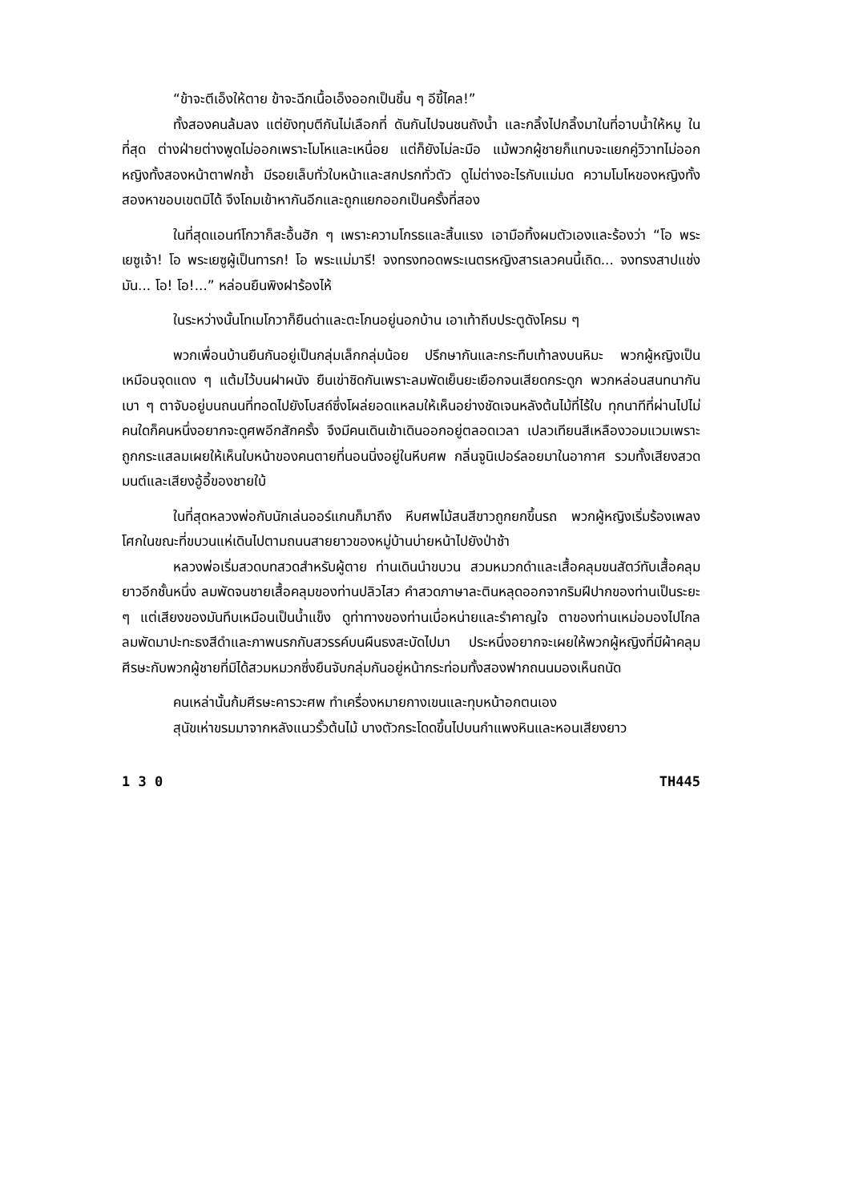“ข้าจะตีเอ็งให้ตาย ข้าจะฉีกเนื้อเอ็งออกเป็นชิ้น ๆ อีขี้ไคล!”
ทั้งสองคนล้มลง แต่ยังทุบตีกันไม่เลือกที่ ดันกันไปจนชนถังน้ำ และกลิ้งไปกลิ้งมาในที่อาบน้ำให้หมู ในที่สุด ต่างฝ่ายต่างพูดไม่ออกเพราะโมโหและเหนื่อย แต่ก็ยังไม่ละมือ แม้พวกผู้ชายก็แทบจะแยกคู่วิวาทไม่ออก หญิงทั้งสองหน้าตาฟกช้ำ มีรอยเล็บทั่วใบหน้าและสกปรกทั่วตัว ดูไม่ต่างอะไรกับแม่มด ความโมโหของหญิงทั้งสองหาขอบเขตมิได้ จึงโถมเข้าหากันอีกและถูกแยกออกเป็นครั้งที่สอง
ในที่สุดแอนท์โกวาก็สะอื้นฮัก ๆ เพราะความโกรธและสิ้นแรง เอามือทิ้งผมตัวเองและร้องว่า “โอ พระเยซูเจ้า! โอ พระเยซูผู้เป็นทารก! โอ พระแม่มารี! จงทรงทอดพระเนตรหญิงสารเลวคนนี้เถิด... จงทรงสาปแช่งมัน... โอ! โอ!...” หล่อนยืนพิงฝาร้องไห้
ในระหว่างนั้นโทเมโกวาก็ยืนด่าและตะโกนอยู่นอกบ้าน เอาเท้าถีบประตูดังโครม ๆ
พวกเพื่อนบ้านยืนกันอยู่เป็นกลุ่มเล็กกลุ่มน้อย ปรึกษากันและกระทืบเท้าลงบนหิมะ พวกผู้หญิงเป็นเหมือนจุดแดง ๆ แต้มไว้บนฝาผนัง ยืนเข่าชิดกันเพราะลมพัดเย็นยะเยือกจนเสียดกระดูก พวกหล่อนสนทนากันเบา ๆ ตาจับอยู่บนถนนที่ทอดไปยังโบสถ์ซึ่งโผล่ยอดแหลมให้เห็นอย่างชัดเจนหลังต้นไม้ที่ไร้ใบ ทุกนาทีที่ผ่านไปไม่คนใดก็คนหนึ่งอยากจะดูศพอีกสักครั้ง จึงมีคนเดินเข้าเดินออกอยู่ตลอดเวลา เปลวเทียนสีเหลืองวอมแวมเพราะถูกกระแสลมเผยให้เห็นใบหน้าของคนตายที่นอนนิ่งอยู่ในหีบศพ กลิ่นจูนิเปอร์ลอยมาในอากาศ รวมทั้งเสียงสวดมนต์และเสียงอู้อี้ของชายใบ้
ในที่สุดหลวงพ่อกับนักเล่นออร์แกนก็มาถึง หีบศพไม้สนสีขาวถูกยกขึ้นรถ พวกผู้หญิงเริ่มร้องเพลงโศกในขณะที่ขบวนแห่เดินไปตามถนนสายยาวของหมู่บ้านบ่ายหน้าไปยังป่าช้า
หลวงพ่อเริ่มสวดบทสวดสำหรับผู้ตาย ท่านเดินนำขบวน สวมหมวกดำและเสื้อคลุมขนสัตว์ทับเสื้อคลุมยาวอีกชั้นหนึ่ง ลมพัดจนชายเสื้อคลุมของท่านปลิวไสว คำสวดภาษาละตินหลุดออกจากริมฝีปากของท่านเป็นระยะ ๆ แต่เสียงของมันทึบเหมือนเป็นน้ำแข็ง ดูท่าทางของท่านเบื่อหน่ายและรำคาญใจ ตาของท่านเหม่อมองไปไกล ลมพัดมาปะทะธงสีดำและภาพนรกกับสวรรค์บนผืนธงสะบัดไปมา ประหนึ่งอยากจะเผยให้พวกผู้หญิงที่มีผ้าคลุมศีรษะกับพวกผู้ชายที่มิได้สวมหมวกซึ่งยืนจับกลุ่มกันอยู่หน้ากระท่อมทั้งสองฟากถนนมองเห็นถนัด
คนเหล่านั้นก้มศีรษะคารวะศพ ทำเครื่องหมายกางเขนและทุบหน้าอกตนเอง
สุนัขเห่าขรมมาจากหลังแนวรั้วต้นไม้ บางตัวกระโดดขึ้นไปบนกำแพงหินและหอนเสียงยาว
1 3 0 TH445